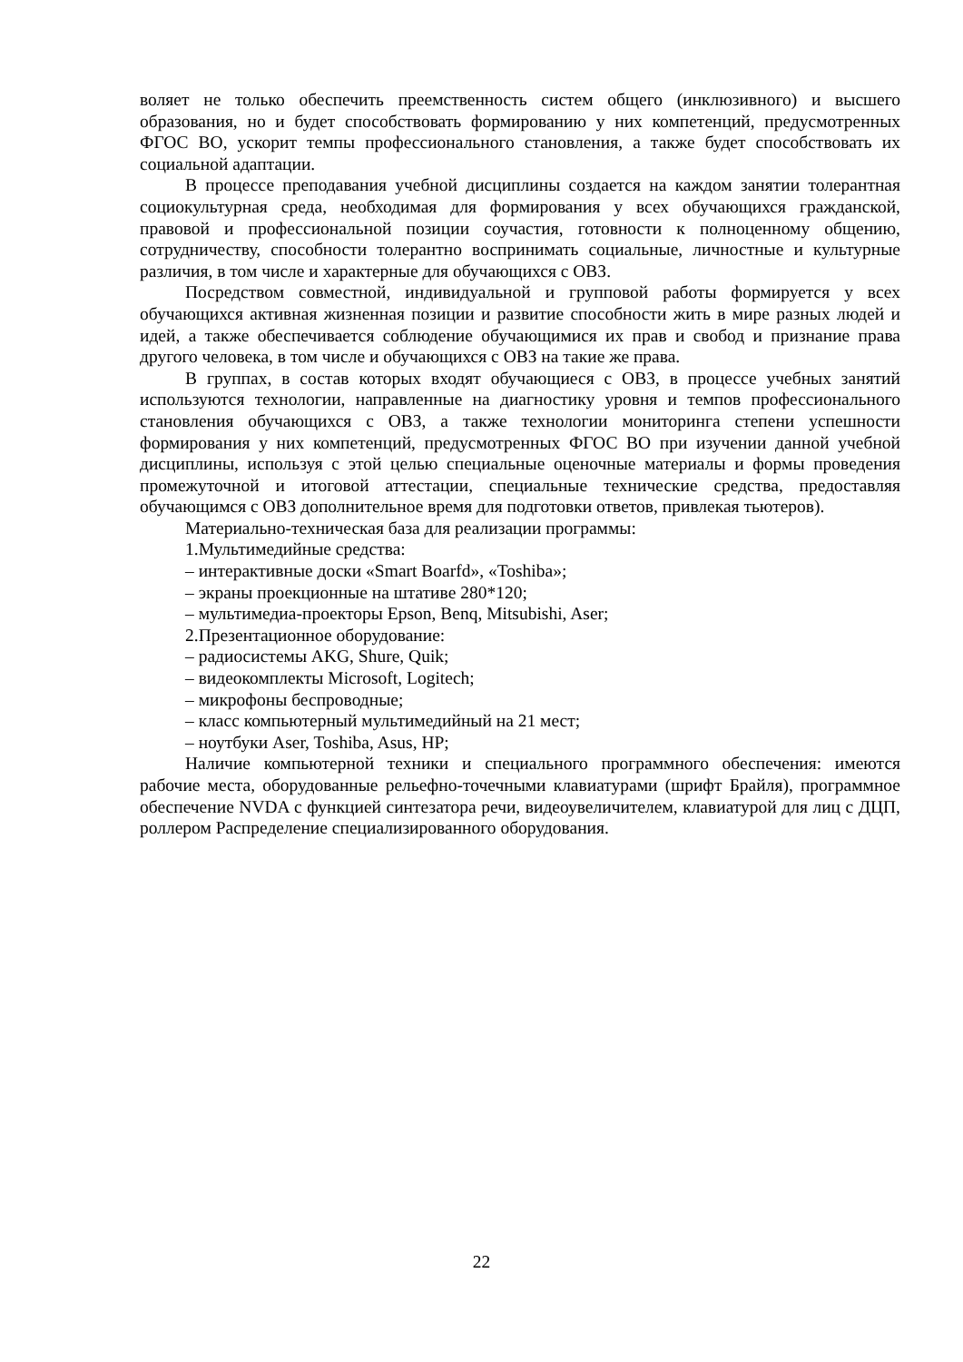воляет не только обеспечить преемственность систем общего (инклюзивного) и высшего образования, но и будет способствовать формированию у них компетенций, предусмотренных ФГОС ВО, ускорит темпы профессионального становления, а также будет способствовать их социальной адаптации.
В процессе преподавания учебной дисциплины создается на каждом занятии толерантная социокультурная среда, необходимая для формирования у всех обучающихся гражданской, правовой и профессиональной позиции соучастия, готовности к полноценному общению, сотрудничеству, способности толерантно воспринимать социальные, личностные и культурные различия, в том числе и характерные для обучающихся с ОВЗ.
Посредством совместной, индивидуальной и групповой работы формируется у всех обучающихся активная жизненная позиции и развитие способности жить в мире разных людей и идей, а также обеспечивается соблюдение обучающимися их прав и свобод и признание права другого человека, в том числе и обучающихся с ОВЗ на такие же права.
В группах, в состав которых входят обучающиеся с ОВЗ, в процессе учебных занятий используются технологии, направленные на диагностику уровня и темпов профессионального становления обучающихся с ОВЗ, а также технологии мониторинга степени успешности формирования у них компетенций, предусмотренных ФГОС ВО при изучении данной учебной дисциплины, используя с этой целью специальные оценочные материалы и формы проведения промежуточной и итоговой аттестации, специальные технические средства, предоставляя обучающимся с ОВЗ дополнительное время для подготовки ответов, привлекая тьютеров).
Материально-техническая база для реализации программы:
1.Мультимедийные средства:
– интерактивные доски «Smart Boarfd», «Toshiba»;
– экраны проекционные на штативе 280*120;
– мультимедиа-проекторы Epson, Benq, Mitsubishi, Aser;
2.Презентационное оборудование:
– радиосистемы AKG, Shure, Quik;
– видеокомплекты Microsoft, Logitech;
– микрофоны беспроводные;
– класс компьютерный мультимедийный на 21 мест;
– ноутбуки Aser, Toshiba, Asus, HP;
Наличие компьютерной техники и специального программного обеспечения: имеются рабочие места, оборудованные рельефно-точечными клавиатурами (шрифт Брайля), программное обеспечение NVDA с функцией синтезатора речи, видеоувеличителем, клавиатурой для лиц с ДЦП, роллером Распределение специализированного оборудования.
22